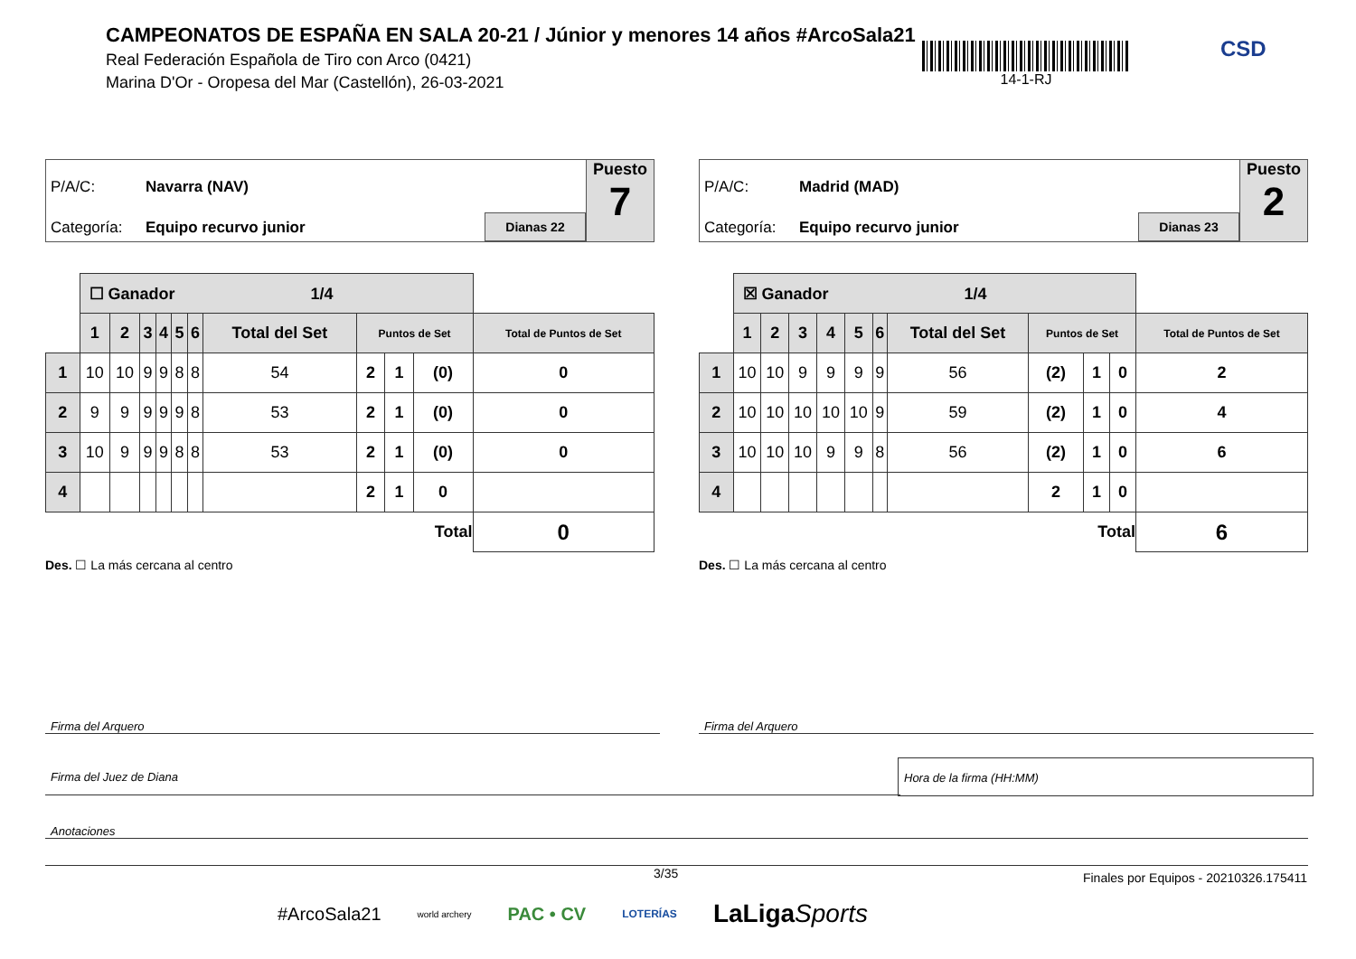CAMPEONATOS DE ESPAÑA EN SALA 20-21 / Júnior y menores 14 años #ArcoSala21
Real Federación Española de Tiro con Arco (0421)
Marina D'Or - Oropesa del Mar (Castellón), 26-03-2021
14-1-RJ CSD
P/A/C: Navarra (NAV)
Categoría: Equipo recurvo junior
Dianas 22
Puesto
7
| | ☐ Ganador 1/4 | | | | | | | | | | |
| | 1 | 2 | 3 | 4 | 5 | 6 | Total del Set | Puntos de Set | | | Total de Puntos de Set |
| 1 | 10 | 10 | 9 | 9 | 8 | 8 | 54 | 2 | 1 | (0) | 0 |
| 2 | 9 | 9 | 9 | 9 | 9 | 8 | 53 | 2 | 1 | (0) | 0 |
| 3 | 10 | 9 | 9 | 9 | 8 | 8 | 53 | 2 | 1 | (0) | 0 |
| 4 | | | | | | | | 2 | 1 | 0 | |
| Total | | | | | | | | | | | 0 |
Des. ☐ La más cercana al centro
P/A/C: Madrid (MAD)
Categoría: Equipo recurvo junior
Dianas 23
Puesto
2
| | ☒ Ganador 1/4 | | | | | | | | | | |
| | 1 | 2 | 3 | 4 | 5 | 6 | Total del Set | Puntos de Set | | | Total de Puntos de Set |
| 1 | 10 | 10 | 9 | 9 | 9 | 9 | 56 | (2) | 1 | 0 | 2 |
| 2 | 10 | 10 | 10 | 10 | 10 | 9 | 59 | (2) | 1 | 0 | 4 |
| 3 | 10 | 10 | 10 | 9 | 9 | 8 | 56 | (2) | 1 | 0 | 6 |
| 4 | | | | | | | | 2 | 1 | 0 | |
| Total | | | | | | | | | | | 6 |
Des. ☐ La más cercana al centro
Firma del Arquero Firma del Arquero
Firma del Juez de Diana
Hora de la firma (HH:MM)
Anotaciones
3/35
Finales por Equipos - 20210326.175411
#ArcoSala21 world archery PAC • CV LOTERÍAS LaLigaSports